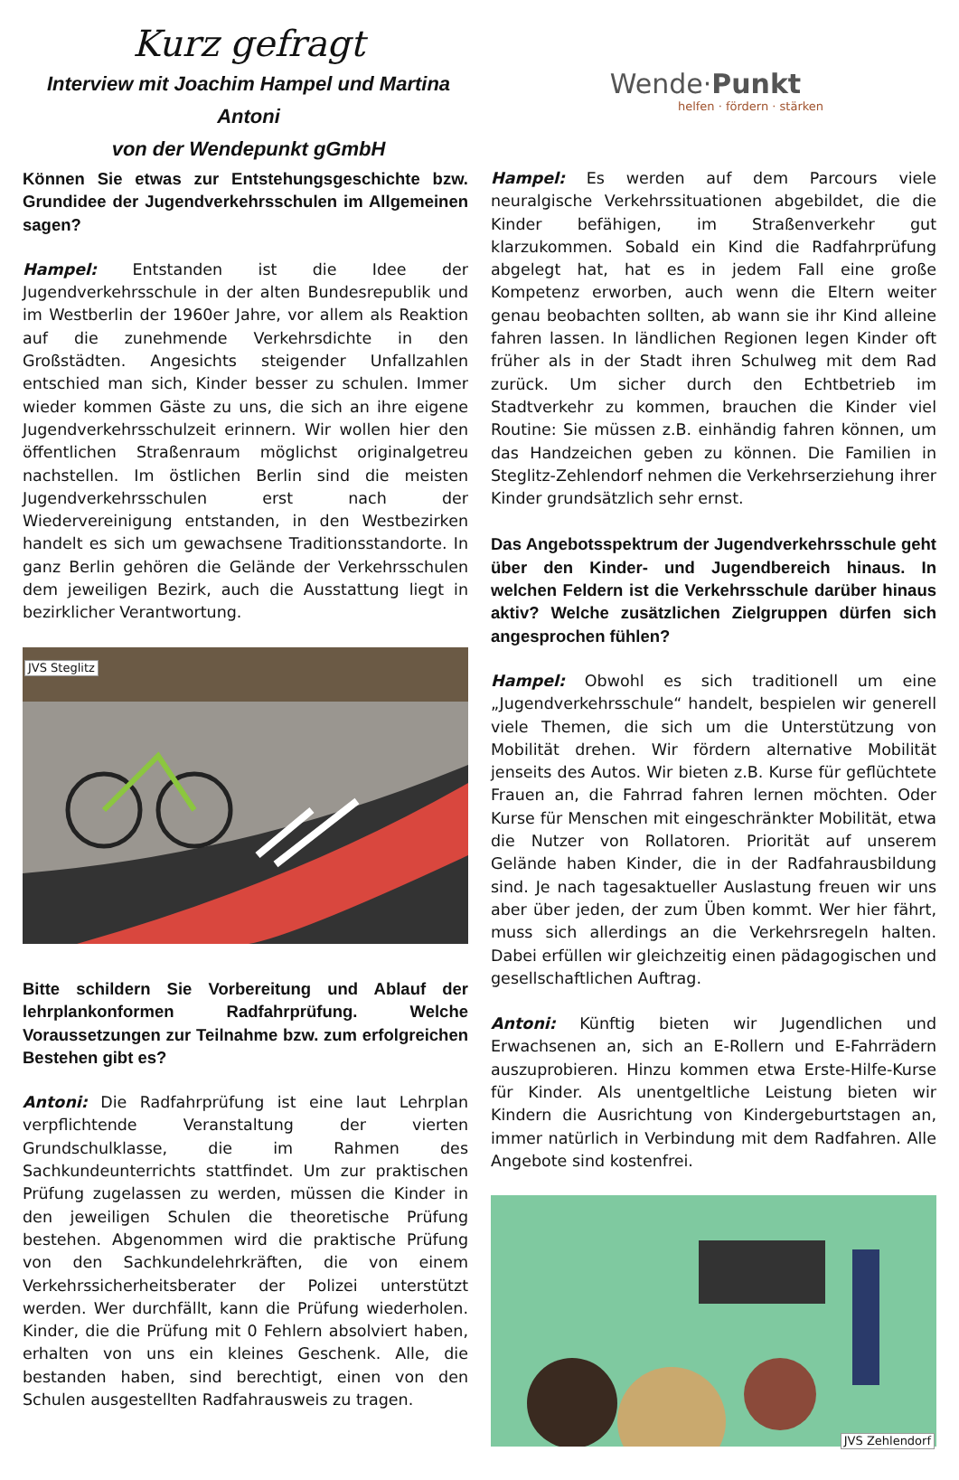Kurz gefragt
Interview mit Joachim Hampel und Martina Antoni
von der Wendepunkt gGmbH
Wende·Punkt
helfen · fördern · stärken
Können Sie etwas zur Entstehungsgeschichte bzw. Grundidee der Jugendverkehrsschulen im Allgemeinen sagen?
Hampel: Entstanden ist die Idee der Jugendverkehrsschule in der alten Bundesrepublik und im Westberlin der 1960er Jahre, vor allem als Reaktion auf die zunehmende Verkehrsdichte in den Großstädten. Angesichts steigender Unfallzahlen entschied man sich, Kinder besser zu schulen. Immer wieder kommen Gäste zu uns, die sich an ihre eigene Jugendverkehrsschulzeit erinnern. Wir wollen hier den öffentlichen Straßenraum möglichst originalgetreu nachstellen. Im östlichen Berlin sind die meisten Jugendverkehrsschulen erst nach der Wiedervereinigung entstanden, in den Westbezirken handelt es sich um gewachsene Traditionsstandorte. In ganz Berlin gehören die Gelände der Verkehrsschulen dem jeweiligen Bezirk, auch die Ausstattung liegt in bezirklicher Verantwortung.
JVS Steglitz
Bitte schildern Sie Vorbereitung und Ablauf der lehrplankonformen Radfahrprüfung. Welche Voraussetzungen zur Teilnahme bzw. zum erfolgreichen Bestehen gibt es?
Antoni: Die Radfahrprüfung ist eine laut Lehrplan verpflichtende Veranstaltung der vierten Grundschulklasse, die im Rahmen des Sachkundeunterrichts stattfindet. Um zur praktischen Prüfung zugelassen zu werden, müssen die Kinder in den jeweiligen Schulen die theoretische Prüfung bestehen. Abgenommen wird die praktische Prüfung von den Sachkundelehrkräften, die von einem Verkehrssicherheitsberater der Polizei unterstützt werden. Wer durchfällt, kann die Prüfung wiederholen. Kinder, die die Prüfung mit 0 Fehlern absolviert haben, erhalten von uns ein kleines Geschenk. Alle, die bestanden haben, sind berechtigt, einen von den Schulen ausgestellten Radfahrausweis zu tragen.
Hampel: Es werden auf dem Parcours viele neuralgische Verkehrssituationen abgebildet, die die Kinder befähigen, im Straßenverkehr gut klarzukommen. Sobald ein Kind die Radfahrprüfung abgelegt hat, hat es in jedem Fall eine große Kompetenz erworben, auch wenn die Eltern weiter genau beobachten sollten, ab wann sie ihr Kind alleine fahren lassen. In ländlichen Regionen legen Kinder oft früher als in der Stadt ihren Schulweg mit dem Rad zurück. Um sicher durch den Echtbetrieb im Stadtverkehr zu kommen, brauchen die Kinder viel Routine: Sie müssen z.B. einhändig fahren können, um das Handzeichen geben zu können. Die Familien in Steglitz-Zehlendorf nehmen die Verkehrserziehung ihrer Kinder grundsätzlich sehr ernst.
Das Angebotsspektrum der Jugendverkehrsschule geht über den Kinder- und Jugendbereich hinaus. In welchen Feldern ist die Verkehrsschule darüber hinaus aktiv? Welche zusätzlichen Zielgruppen dürfen sich angesprochen fühlen?
Hampel: Obwohl es sich traditionell um eine „Jugendverkehrsschule“ handelt, bespielen wir generell viele Themen, die sich um die Unterstützung von Mobilität drehen. Wir fördern alternative Mobilität jenseits des Autos. Wir bieten z.B. Kurse für geflüchtete Frauen an, die Fahrrad fahren lernen möchten. Oder Kurse für Menschen mit eingeschränkter Mobilität, etwa die Nutzer von Rollatoren. Priorität auf unserem Gelände haben Kinder, die in der Radfahrausbildung sind. Je nach tagesaktueller Auslastung freuen wir uns aber über jeden, der zum Üben kommt. Wer hier fährt, muss sich allerdings an die Verkehrsregeln halten. Dabei erfüllen wir gleichzeitig einen pädagogischen und gesellschaftlichen Auftrag.
Antoni: Künftig bieten wir Jugendlichen und Erwachsenen an, sich an E-Rollern und E-Fahrrädern auszuprobieren. Hinzu kommen etwa Erste-Hilfe-Kurse für Kinder. Als unentgeltliche Leistung bieten wir Kindern die Ausrichtung von Kindergeburtstagen an, immer natürlich in Verbindung mit dem Radfahren. Alle Angebote sind kostenfrei.
JVS Zehlendorf